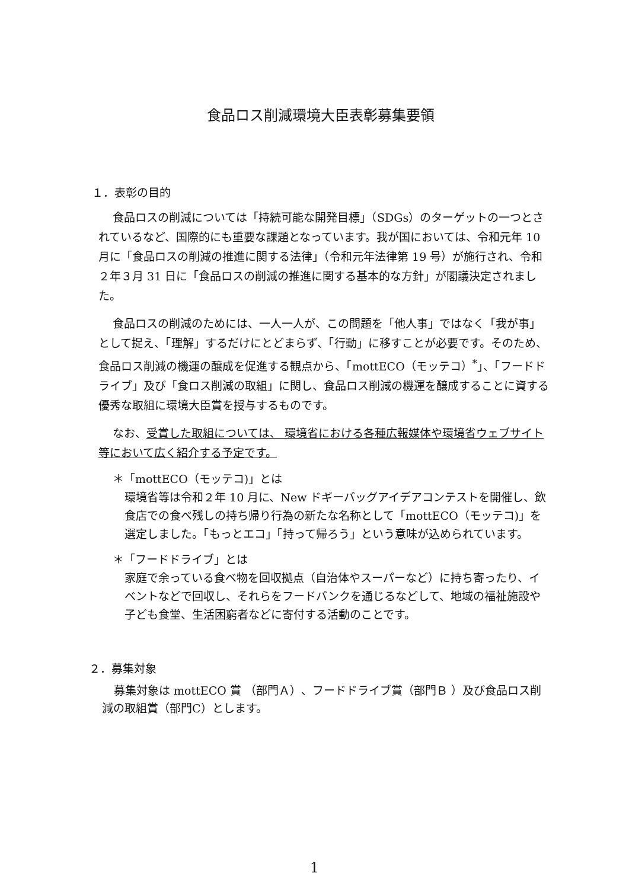食品ロス削減環境大臣表彰募集要領
１．表彰の目的
食品ロスの削減については「持続可能な開発目標」（SDGs）のターゲットの一つとされているなど、国際的にも重要な課題となっています。我が国においては、令和元年 10 月に「食品ロスの削減の推進に関する法律」（令和元年法律第 19 号）が施行され、令和２年３月 31 日に「食品ロスの削減の推進に関する基本的な方針」が閣議決定されました。
食品ロスの削減のためには、一人一人が、この問題を「他人事」ではなく「我が事」として捉え、「理解」するだけにとどまらず、「行動」に移すことが必要です。そのため、食品ロス削減の機運の醸成を促進する観点から、「mottECO（モッテコ）<sup>*</sup>」、「フードドライブ」及び「食ロス削減の取組」に関し、食品ロス削減の機運を醸成することに資する優秀な取組に環境大臣賞を授与するものです。
なお、受賞した取組については、 環境省における各種広報媒体や環境省ウェブサイト等において広く紹介する予定です。
＊「mottECO（モッテコ)」とは
環境省等は令和２年 10 月に、New ドギーバッグアイデアコンテストを開催し、飲食店での食べ残しの持ち帰り行為の新たな名称として「mottECO（モッテコ)」を選定しました。「もっとエコ」「持って帰ろう」という意味が込められています。
＊「フードドライブ」とは
家庭で余っている食べ物を回収拠点（自治体やスーパーなど）に持ち寄ったり、イベントなどで回収し、それらをフードバンクを通じるなどして、地域の福祉施設や子ども食堂、生活困窮者などに寄付する活動のことです。
２．募集対象
募集対象は mottECO 賞 （部門Ａ）、フードドライブ賞（部門Ｂ ）及び食品ロス削減の取組賞（部門C）とします。
1